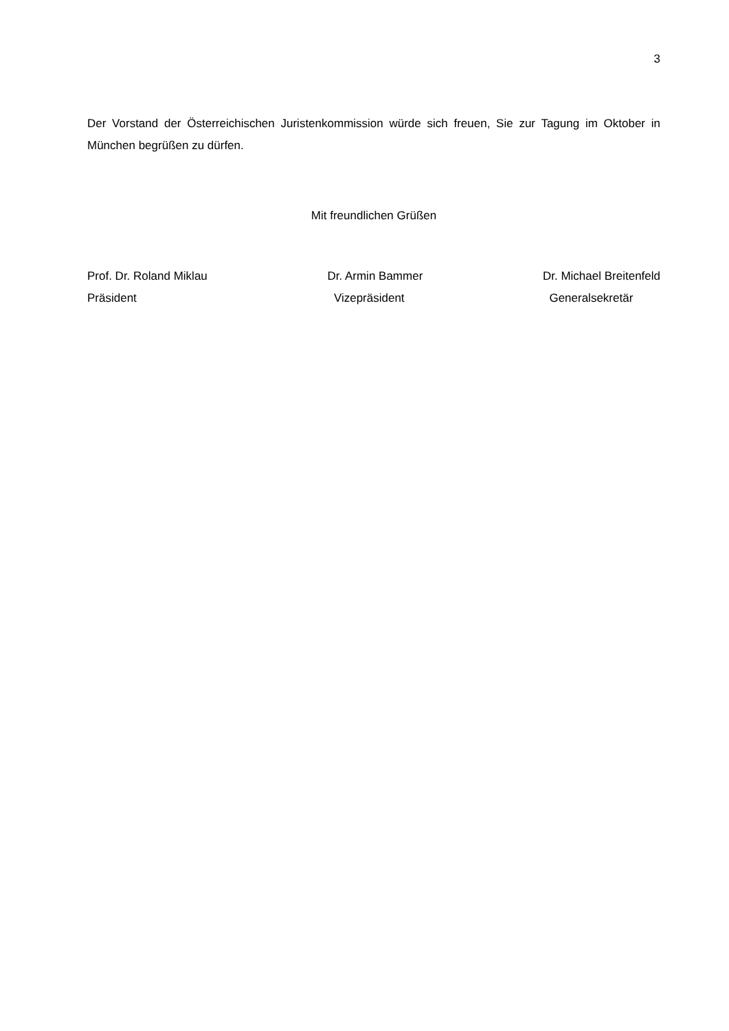3
Der Vorstand der Österreichischen Juristenkommission würde sich freuen, Sie zur Tagung im Oktober in München begrüßen zu dürfen.
Mit freundlichen Grüßen
Prof. Dr. Roland Miklau
Präsident
Dr. Armin Bammer
Vizepräsident
Dr. Michael Breitenfeld
Generalsekretär